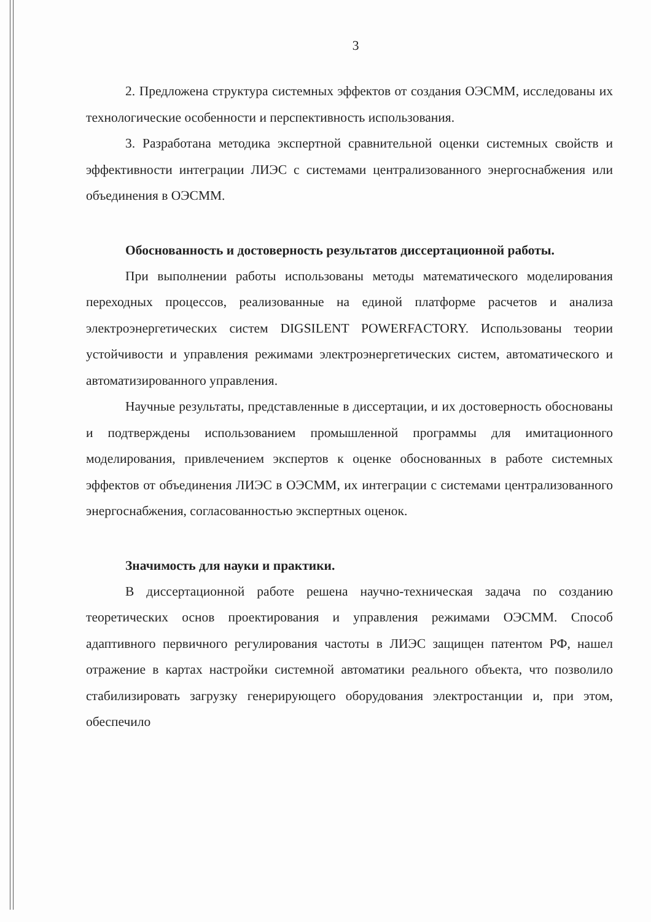3
2. Предложена структура системных эффектов от создания ОЭСММ, исследованы их технологические особенности и перспективность использования.
3. Разработана методика экспертной сравнительной оценки системных свойств и эффективности интеграции ЛИЭС с системами централизованного энергоснабжения или объединения в ОЭСММ.
Обоснованность и достоверность результатов диссертационной работы.
При выполнении работы использованы методы математического моделирования переходных процессов, реализованные на единой платформе расчетов и анализа электроэнергетических систем DIGSILENT POWERFACTORY. Использованы теории устойчивости и управления режимами электроэнергетических систем, автоматического и автоматизированного управления.
Научные результаты, представленные в диссертации, и их достоверность обоснованы и подтверждены использованием промышленной программы для имитационного моделирования, привлечением экспертов к оценке обоснованных в работе системных эффектов от объединения ЛИЭС в ОЭСММ, их интеграции с системами централизованного энергоснабжения, согласованностью экспертных оценок.
Значимость для науки и практики.
В диссертационной работе решена научно-техническая задача по созданию теоретических основ проектирования и управления режимами ОЭСММ. Способ адаптивного первичного регулирования частоты в ЛИЭС защищен патентом РФ, нашел отражение в картах настройки системной автоматики реального объекта, что позволило стабилизировать загрузку генерирующего оборудования электростанции и, при этом, обеспечило